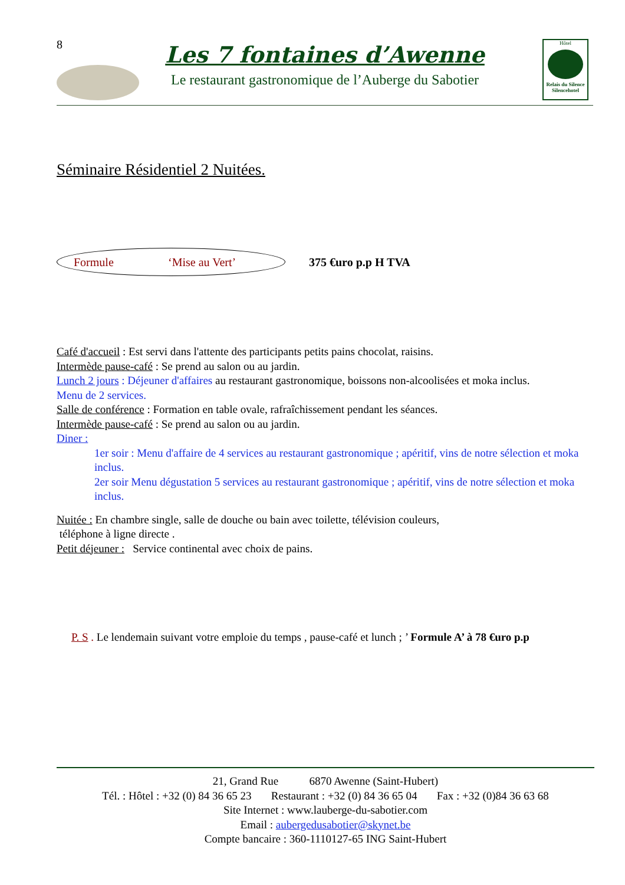8 Les 7 fontaines d’Awenne
Le restaurant gastronomique de l’Auberge du Sabotier
Hôtel
Relais du Silence Silencehotel
Séminaire Résidentiel 2 Nuitées.
Formule ‘Mise au Vert’
375 €uro p.p H TVA
Café d'accueil : Est servi dans l'attente des participants petits pains chocolat, raisins.
Intermède pause-café : Se prend au salon ou au jardin.
Lunch 2 jours : Déjeuner d'affaires au restaurant gastronomique, boissons non-alcoolisées et moka inclus.
Menu de 2 services.
Salle de conférence : Formation en table ovale, rafraîchissement pendant les séances.
Intermède pause-café : Se prend au salon ou au jardin.
Diner :
1er soir : Menu d'affaire de 4 services au restaurant gastronomique ; apéritif, vins de notre sélection et moka inclus.
2er soir Menu dégustation 5 services au restaurant gastronomique ; apéritif, vins de notre sélection et moka inclus.
Nuitée : En chambre single, salle de douche ou bain avec toilette, télévision couleurs,
téléphone à ligne directe .
Petit déjeuner : Service continental avec choix de pains.
P. S . Le lendemain suivant votre emploie du temps , pause-café et lunch ; ’ Formule A’ à 78 €uro p.p
21, Grand Rue 6870 Awenne (Saint-Hubert)
Tél. : Hôtel : +32 (0) 84 36 65 23 Restaurant : +32 (0) 84 36 65 04 Fax : +32 (0)84 36 63 68
Site Internet : www.lauberge-du-sabotier.com
Email : aubergedusabotier@skynet.be
Compte bancaire : 360-1110127-65 ING Saint-Hubert